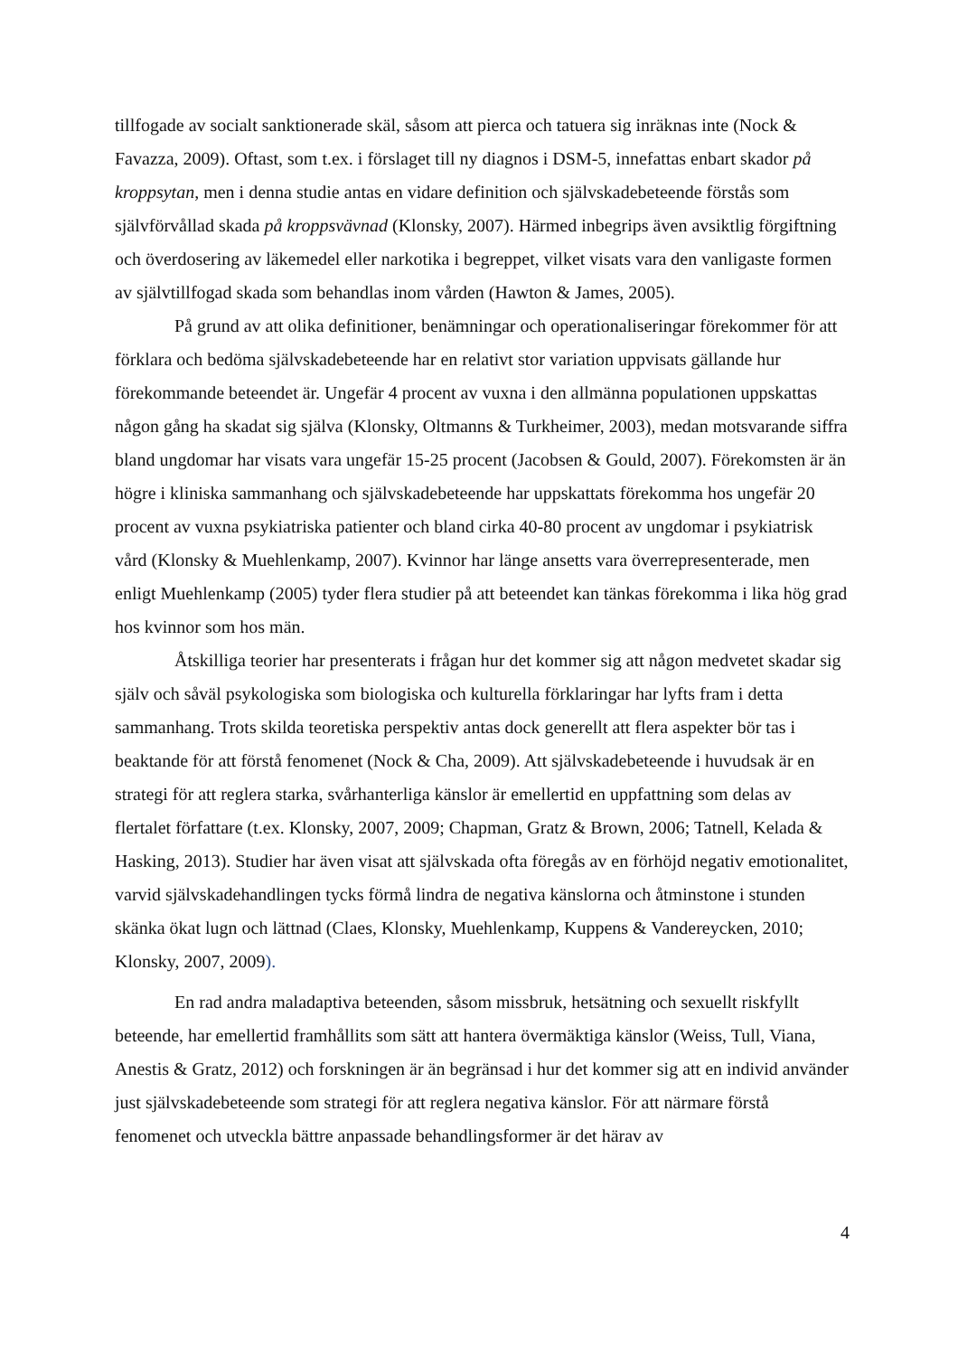tillfogade av socialt sanktionerade skäl, såsom att pierca och tatuera sig inräknas inte (Nock & Favazza, 2009). Oftast, som t.ex. i förslaget till ny diagnos i DSM-5, innefattas enbart skador på kroppsytan, men i denna studie antas en vidare definition och självskadebeteende förstås som självförvållad skada på kroppsvävnad (Klonsky, 2007). Härmed inbegrips även avsiktlig förgiftning och överdosering av läkemedel eller narkotika i begreppet, vilket visats vara den vanligaste formen av självtillfogad skada som behandlas inom vården (Hawton & James, 2005).
På grund av att olika definitioner, benämningar och operationaliseringar förekommer för att förklara och bedöma självskadebeteende har en relativt stor variation uppvisats gällande hur förekommande beteendet är. Ungefär 4 procent av vuxna i den allmänna populationen uppskattas någon gång ha skadat sig själva (Klonsky, Oltmanns & Turkheimer, 2003), medan motsvarande siffra bland ungdomar har visats vara ungefär 15-25 procent (Jacobsen & Gould, 2007). Förekomsten är än högre i kliniska sammanhang och självskadebeteende har uppskattats förekomma hos ungefär 20 procent av vuxna psykiatriska patienter och bland cirka 40-80 procent av ungdomar i psykiatrisk vård (Klonsky & Muehlenkamp, 2007). Kvinnor har länge ansetts vara överrepresenterade, men enligt Muehlenkamp (2005) tyder flera studier på att beteendet kan tänkas förekomma i lika hög grad hos kvinnor som hos män.
Åtskilliga teorier har presenterats i frågan hur det kommer sig att någon medvetet skadar sig själv och såväl psykologiska som biologiska och kulturella förklaringar har lyfts fram i detta sammanhang. Trots skilda teoretiska perspektiv antas dock generellt att flera aspekter bör tas i beaktande för att förstå fenomenet (Nock & Cha, 2009). Att självskadebeteende i huvudsak är en strategi för att reglera starka, svårhanterliga känslor är emellertid en uppfattning som delas av flertalet författare (t.ex. Klonsky, 2007, 2009; Chapman, Gratz & Brown, 2006; Tatnell, Kelada & Hasking, 2013). Studier har även visat att självskada ofta föregås av en förhöjd negativ emotionalitet, varvid självskadehandlingen tycks förmå lindra de negativa känslorna och åtminstone i stunden skänka ökat lugn och lättnad (Claes, Klonsky, Muehlenkamp, Kuppens & Vandereycken, 2010; Klonsky, 2007, 2009).
En rad andra maladaptiva beteenden, såsom missbruk, hetsätning och sexuellt riskfyllt beteende, har emellertid framhållits som sätt att hantera övermäktiga känslor (Weiss, Tull, Viana, Anestis & Gratz, 2012) och forskningen är än begränsad i hur det kommer sig att en individ använder just självskadebeteende som strategi för att reglera negativa känslor. För att närmare förstå fenomenet och utveckla bättre anpassade behandlingsformer är det härav av
4